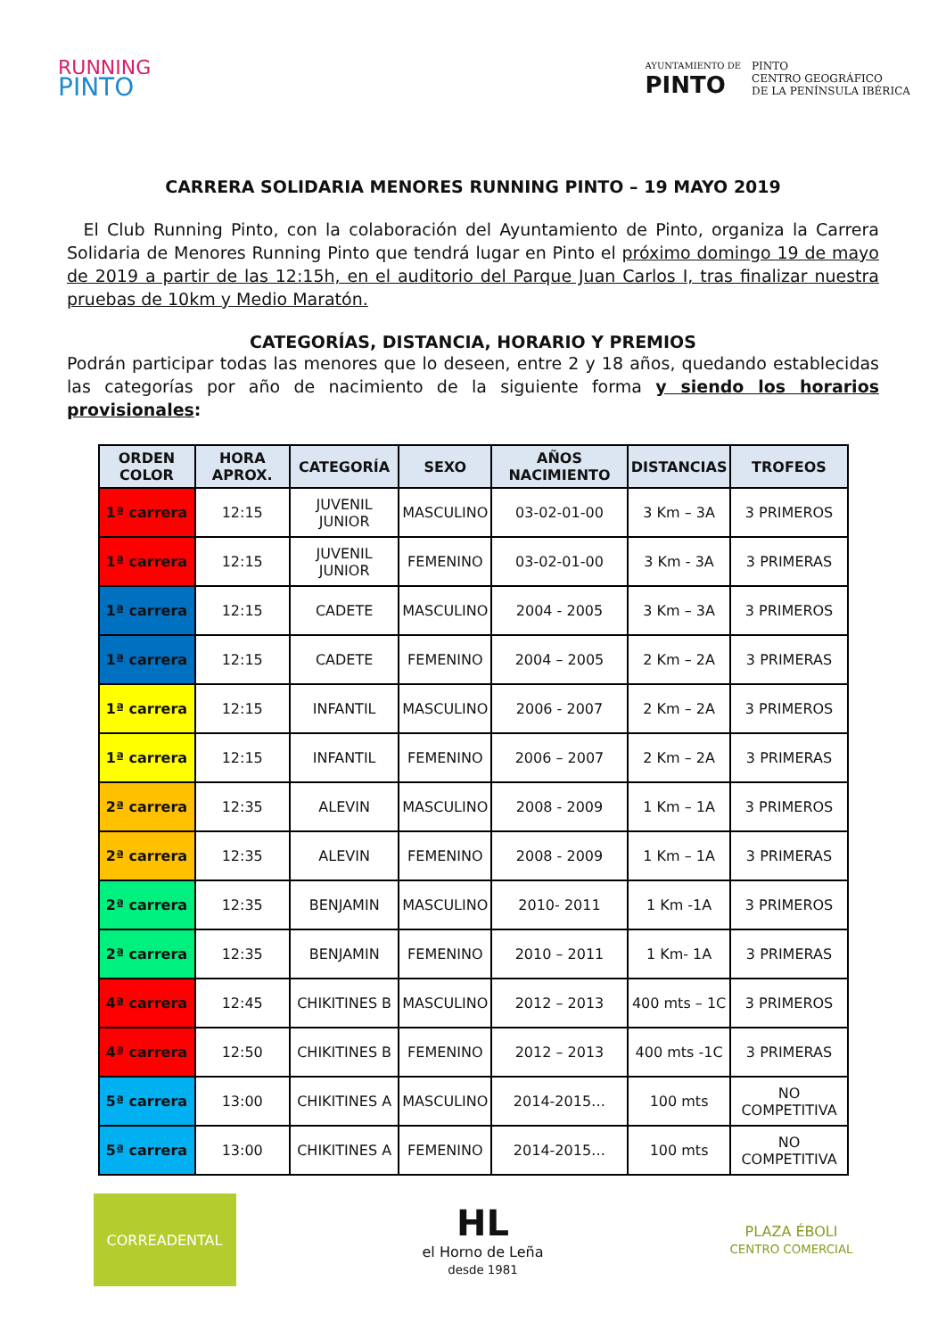RUNNING
PINTO
AYUNTAMIENTO DE
PINTO
PINTO
CENTRO GEOGRÁFICO
DE LA PENÍNSULA IBÉRICA
CARRERA SOLIDARIA MENORES RUNNING PINTO – 19 MAYO 2019
El Club Running Pinto, con la colaboración del Ayuntamiento de Pinto, organiza la Carrera Solidaria de Menores Running Pinto que tendrá lugar en Pinto el próximo domingo 19 de mayo de 2019 a partir de las 12:15h, en el auditorio del Parque Juan Carlos I, tras finalizar nuestra pruebas de 10km y Medio Maratón.
CATEGORÍAS, DISTANCIA, HORARIO Y PREMIOS
Podrán participar todas las menores que lo deseen, entre 2 y 18 años, quedando establecidas las categorías por año de nacimiento de la siguiente forma y siendo los horarios provisionales:
| ORDEN COLOR | HORA APROX. | CATEGORÍA | SEXO | AÑOS NACIMIENTO | DISTANCIAS | TROFEOS |
| --- | --- | --- | --- | --- | --- | --- |
| 1ª carrera | 12:15 | JUVENIL JUNIOR | MASCULINO | 03-02-01-00 | 3 Km – 3A | 3 PRIMEROS |
| 1ª carrera | 12:15 | JUVENIL JUNIOR | FEMENINO | 03-02-01-00 | 3 Km - 3A | 3 PRIMERAS |
| 1ª carrera | 12:15 | CADETE | MASCULINO | 2004 - 2005 | 3 Km – 3A | 3 PRIMEROS |
| 1ª carrera | 12:15 | CADETE | FEMENINO | 2004 – 2005 | 2 Km – 2A | 3 PRIMERAS |
| 1ª carrera | 12:15 | INFANTIL | MASCULINO | 2006 - 2007 | 2 Km – 2A | 3 PRIMEROS |
| 1ª carrera | 12:15 | INFANTIL | FEMENINO | 2006 – 2007 | 2 Km – 2A | 3 PRIMERAS |
| 2ª carrera | 12:35 | ALEVIN | MASCULINO | 2008 - 2009 | 1 Km – 1A | 3 PRIMEROS |
| 2ª carrera | 12:35 | ALEVIN | FEMENINO | 2008 - 2009 | 1 Km – 1A | 3 PRIMERAS |
| 2ª carrera | 12:35 | BENJAMIN | MASCULINO | 2010- 2011 | 1 Km -1A | 3 PRIMEROS |
| 2ª carrera | 12:35 | BENJAMIN | FEMENINO | 2010 – 2011 | 1 Km- 1A | 3 PRIMERAS |
| 4ª carrera | 12:45 | CHIKITINES B | MASCULINO | 2012 – 2013 | 400 mts – 1C | 3 PRIMEROS |
| 4ª carrera | 12:50 | CHIKITINES B | FEMENINO | 2012 – 2013 | 400 mts -1C | 3 PRIMERAS |
| 5ª carrera | 13:00 | CHIKITINES A | MASCULINO | 2014-2015… | 100 mts | NO COMPETITIVA |
| 5ª carrera | 13:00 | CHIKITINES A | FEMENINO | 2014-2015… | 100 mts | NO COMPETITIVA |
CORREADENTAL
HL
el Horno de Leña
desde 1981
PLAZA ÉBOLI
CENTRO COMERCIAL